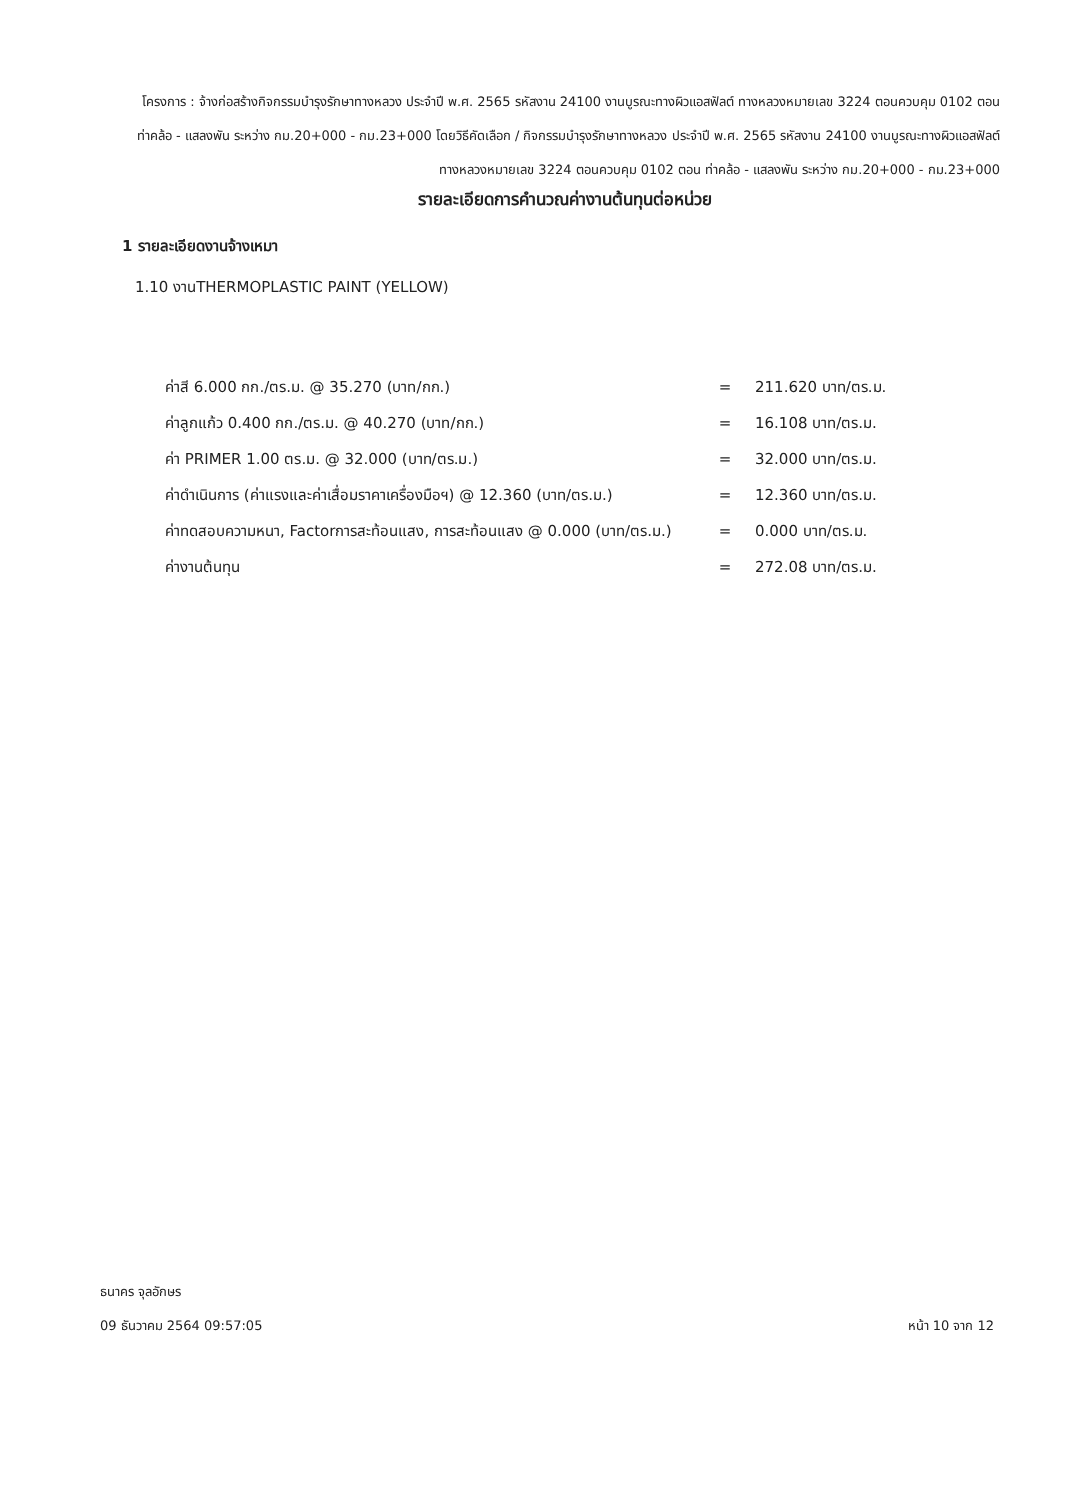โครงการ : จ้างก่อสร้างกิจกรรมบำรุงรักษาทางหลวง ประจำปี พ.ศ. 2565 รหัสงาน 24100 งานบูรณะทางผิวแอสฟัลต์ ทางหลวงหมายเลข 3224 ตอนควบคุม 0102 ตอน ท่าคล้อ - แสลงพัน ระหว่าง กม.20+000 - กม.23+000 โดยวิธีคัดเลือก / กิจกรรมบำรุงรักษาทางหลวง ประจำปี พ.ศ. 2565 รหัสงาน 24100 งานบูรณะทางผิวแอสฟัลต์ ทางหลวงหมายเลข 3224 ตอนควบคุม 0102 ตอน ท่าคล้อ - แสลงพัน ระหว่าง กม.20+000 - กม.23+000
รายละเอียดการคำนวณค่างานต้นทุนต่อหน่วย
1 รายละเอียดงานจ้างเหมา
1.10 งานTHERMOPLASTIC PAINT (YELLOW)
| ค่าสี 6.000 กก./ตร.ม. @ 35.270 (บาท/กก.) | = | 211.620 บาท/ตร.ม. |
| ค่าลูกแก้ว 0.400 กก./ตร.ม. @ 40.270 (บาท/กก.) | = | 16.108 บาท/ตร.ม. |
| ค่า PRIMER 1.00 ตร.ม. @ 32.000 (บาท/ตร.ม.) | = | 32.000 บาท/ตร.ม. |
| ค่าดำเนินการ (ค่าแรงและค่าเสื่อมราคาเครื่องมือฯ) @ 12.360 (บาท/ตร.ม.) | = | 12.360 บาท/ตร.ม. |
| ค่าทดสอบความหนา, Factorการสะท้อนแสง, การสะท้อนแสง @ 0.000 (บาท/ตร.ม.) | = | 0.000 บาท/ตร.ม. |
| ค่างานต้นทุน | = | 272.08 บาท/ตร.ม. |
ธนาคร จุลอักษร
หน้า 10 จาก 12 09 ธันวาคม 2564 09:57:05